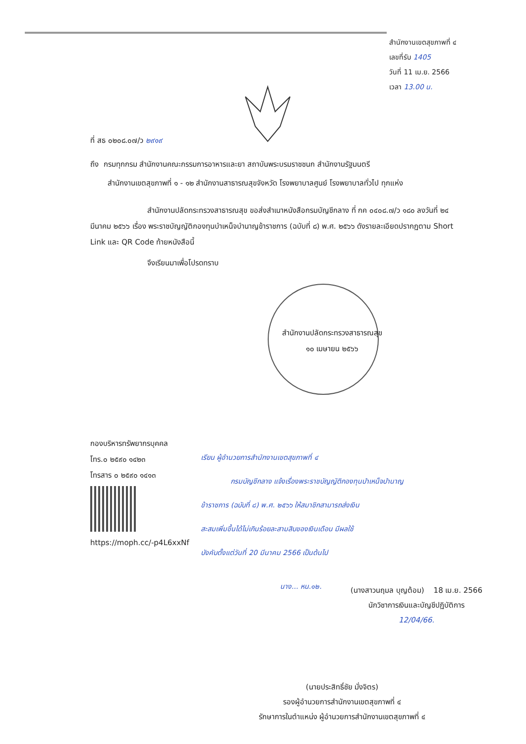สำนักงานเขตสุขภาพที่ ๔
เลขที่รับ 1405
วันที่ 11 เม.ย. 2566
เวลา 13.00 น.
ที่ สธ ๐๒๐๘.๐๗/ว ๒๙๑๙
ถึง กรมทุกกรม สำนักงานคณะกรรมการอาหารและยา สถาบันพระบรมราชชนก สำนักงานรัฐมนตรี
สำนักงานเขตสุขภาพที่ ๑ - ๑๒ สำนักงานสาธารณสุขจังหวัด โรงพยาบาลศูนย์ โรงพยาบาลทั่วไป ทุกแห่ง
สำนักงานปลัดกระทรวงสาธารณสุข ขอส่งสำเนาหนังสือกรมบัญชีกลาง ที่ กค ๐๔๐๘.๗/ว ๑๘๐ ลงวันที่ ๒๔ มีนาคม ๒๕๖๖ เรื่อง พระราชบัญญัติกองทุนบำเหน็จบำนาญข้าราชการ (ฉบับที่ ๘) พ.ศ. ๒๕๖๖ ดังรายละเอียดปรากฏตาม Short Link และ QR Code ท้ายหนังสือนี้
จึงเรียนมาเพื่อโปรดทราบ
สำนักงานปลัดกระทรวงสาธารณสุข
๑๐ เมษายน ๒๕๖๖
กองบริหารทรัพยากรบุคคล
โทร.๐ ๒๕๙๐ ๑๔๒๓
โทรสาร ๐ ๒๕๙๐ ๑๔๑๓
https://moph.cc/-p4L6xxNf
เรียน ผู้อำนวยการสำนักงานเขตสุขภาพที่ ๔
กรมบัญชีกลาง แจ้งเรื่องพระราชบัญญัติกองทุนบำเหน็จบำนาญ
ข้าราชการ (ฉบับที่ ๘) พ.ศ. ๒๕๖๖ ให้สมาชิกสามารถส่งเงิน
สะสมเพิ่มขึ้นได้ไม่เกินร้อยละสามสิบของเงินเดือน มีผลใช้
บังคับตั้งแต่วันที่ 20 มีนาคม 2566 เป็นต้นไป
นาง... หน.๑๒.
(นางสาวนฤมล บุญต้อม) 18 เม.ย. 2566
นักวิชาการเงินและบัญชีปฏิบัติการ
12/04/66.
(นายประสิทธิ์ชัย มั่งจิตร)
รองผู้อำนวยการสำนักงานเขตสุขภาพที่ ๔
รักษาการในตำแหน่ง ผู้อำนวยการสำนักงานเขตสุขภาพที่ ๔